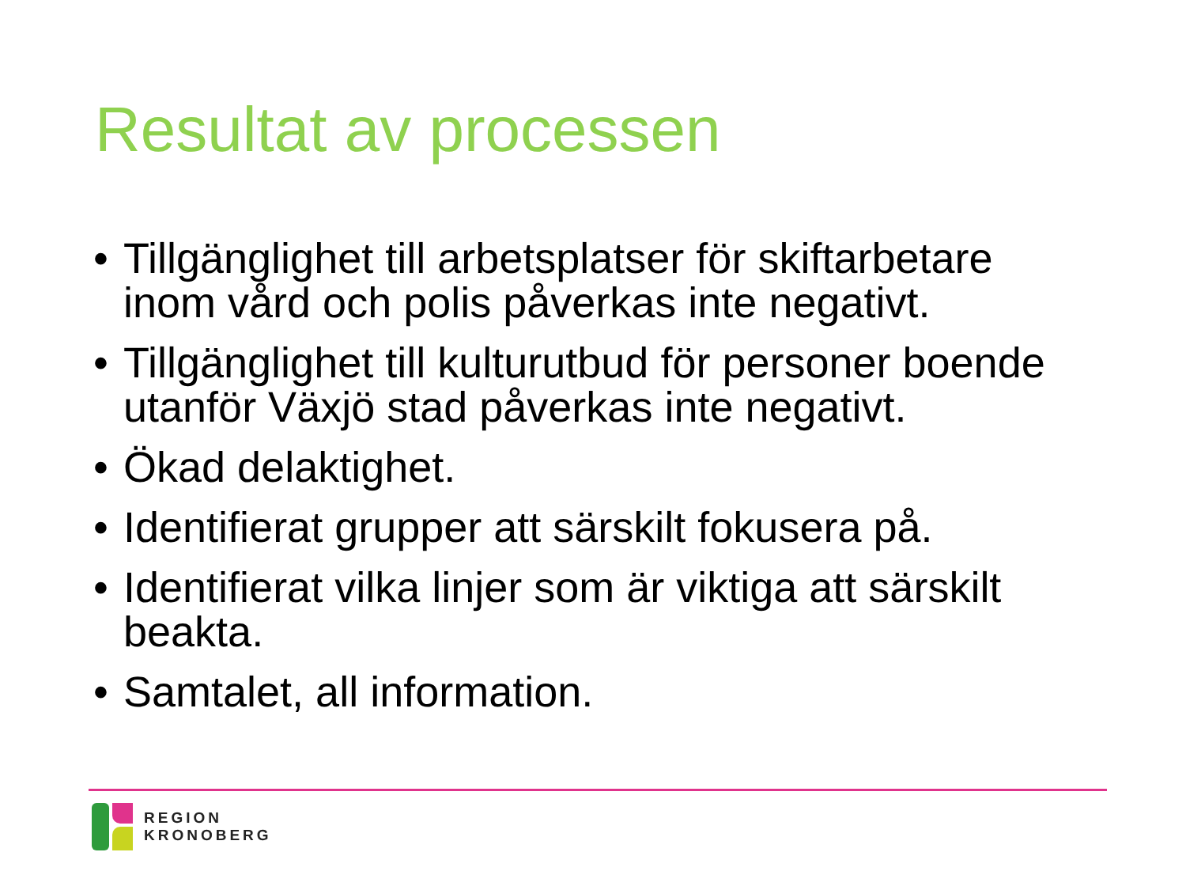Resultat av processen
• Tillgänglighet till arbetsplatser för skiftarbetare inom vård och polis påverkas inte negativt.
• Tillgänglighet till kulturutbud för personer boende utanför Växjö stad påverkas inte negativt.
• Ökad delaktighet.
• Identifierat grupper att särskilt fokusera på.
• Identifierat vilka linjer som är viktiga att särskilt beakta.
• Samtalet, all information.
REGION
KRONOBERG